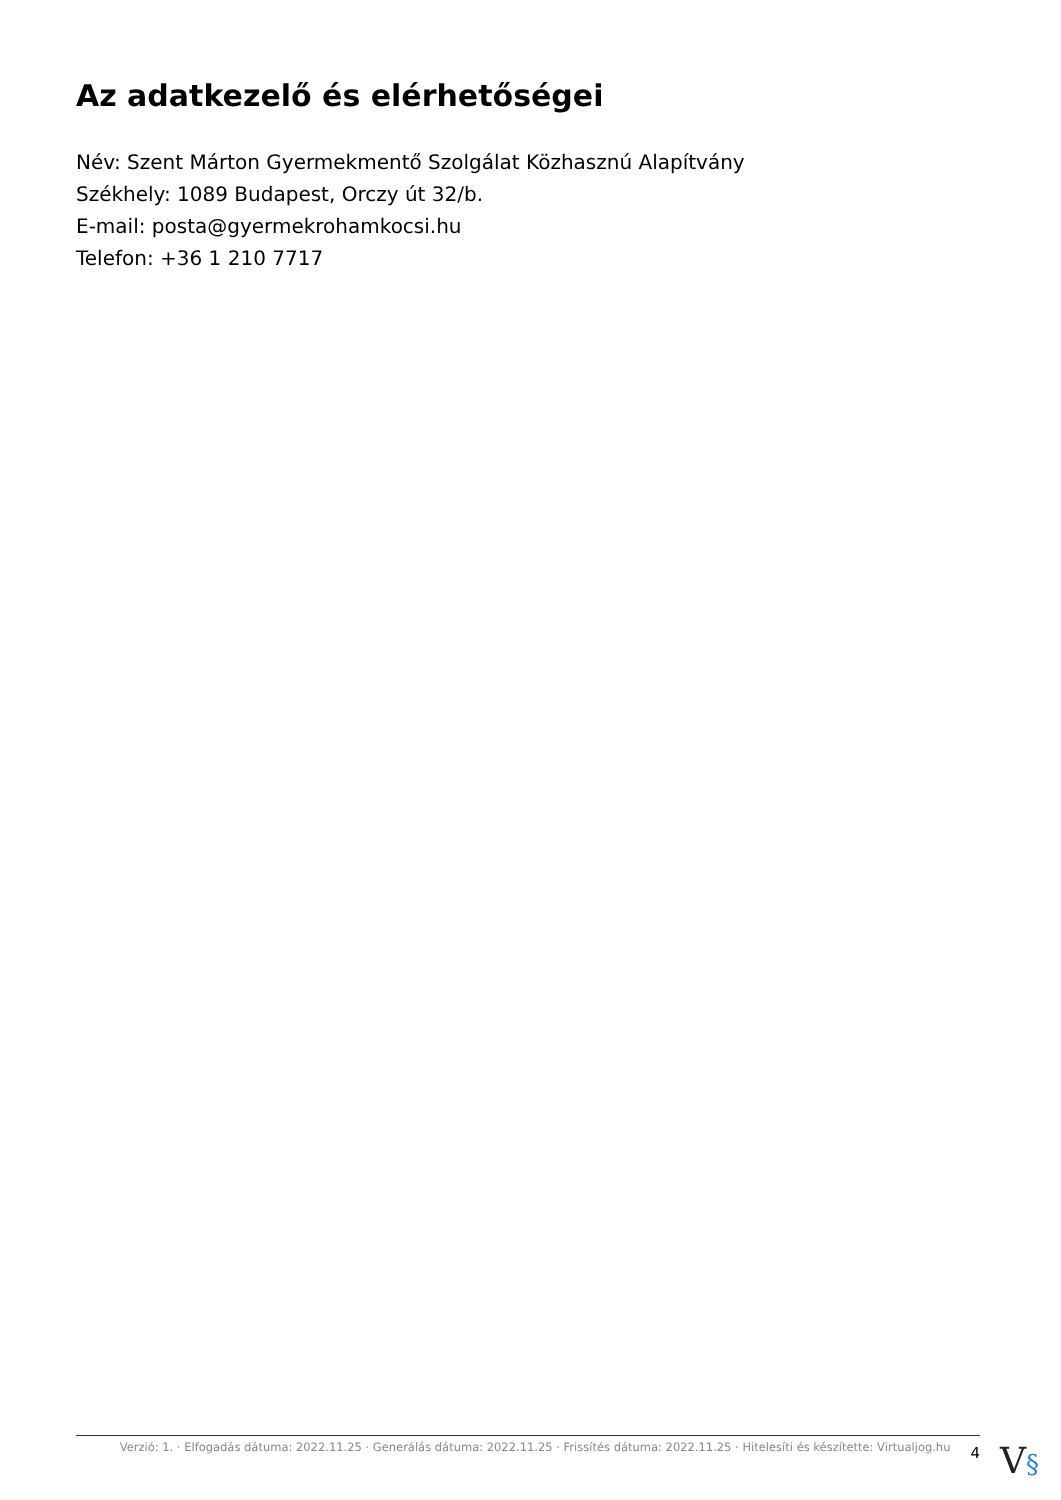Az adatkezelő és elérhetőségei
Név: Szent Márton Gyermekmentő Szolgálat Közhasznú Alapítvány
Székhely: 1089 Budapest, Orczy út 32/b.
E-mail: posta@gyermekrohamkocsi.hu
Telefon: +36 1 210 7717
Verzió: 1. · Elfogadás dátuma: 2022.11.25 · Generálás dátuma: 2022.11.25 · Frissítés dátuma: 2022.11.25 · Hitelesíti és készítette: Virtualjog.hu
4
V§